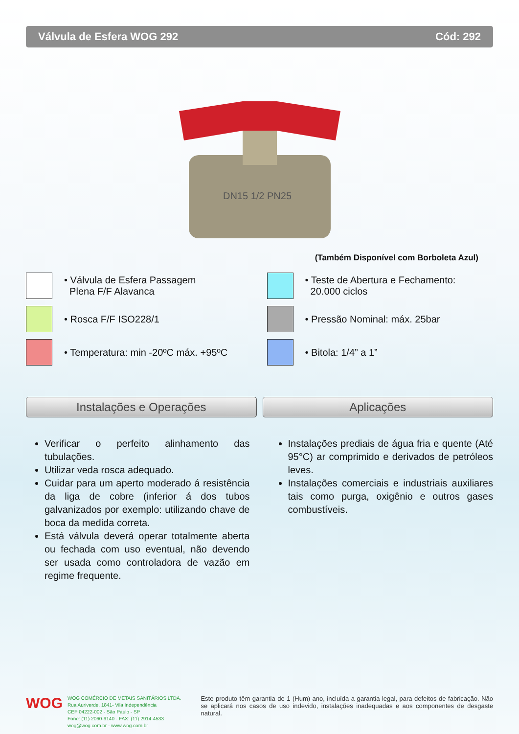Válvula de Esfera WOG 292 Cód: 292
DN15 1/2 PN25
(Também Disponível com Borboleta Azul)
• Válvula de Esfera Passagem
Plena F/F Alavanca
• Rosca F/F ISO228/1
• Temperatura: min -20ºC máx. +95ºC
• Teste de Abertura e Fechamento:
20.000 ciclos
• Pressão Nominal: máx. 25bar
• Bitola: 1/4” a 1”
Instalações e Operações Aplicações
Verificar o perfeito alinhamento das tubulações.
Utilizar veda rosca adequado.
Cuidar para um aperto moderado á resistência da liga de cobre (inferior á dos tubos galvanizados por exemplo: utilizando chave de boca da medida correta.
Está válvula deverá operar totalmente aberta ou fechada com uso eventual, não devendo ser usada como controladora de vazão em regime frequente.
Instalações prediais de água fria e quente (Até 95°C) ar comprimido e derivados de petróleos leves.
Instalações comerciais e industriais auxiliares tais como purga, oxigênio e outros gases combustíveis.
WOG
WOG COMÉRCIO DE METAIS SANITÁRIOS LTDA.
Rua Auriverde, 1841- Vila Independência
CEP 04222-002 - São Paulo - SP
Fone: (11) 2060-9140 - FAX: (11) 2914-4533
wog@wog.com.br - www.wog.com.br
Este produto têm garantia de 1 (Hum) ano, incluída a garantia legal, para defeitos de fabricação. Não se aplicará nos casos de uso indevido, instalações inadequadas e aos componentes de desgaste natural.